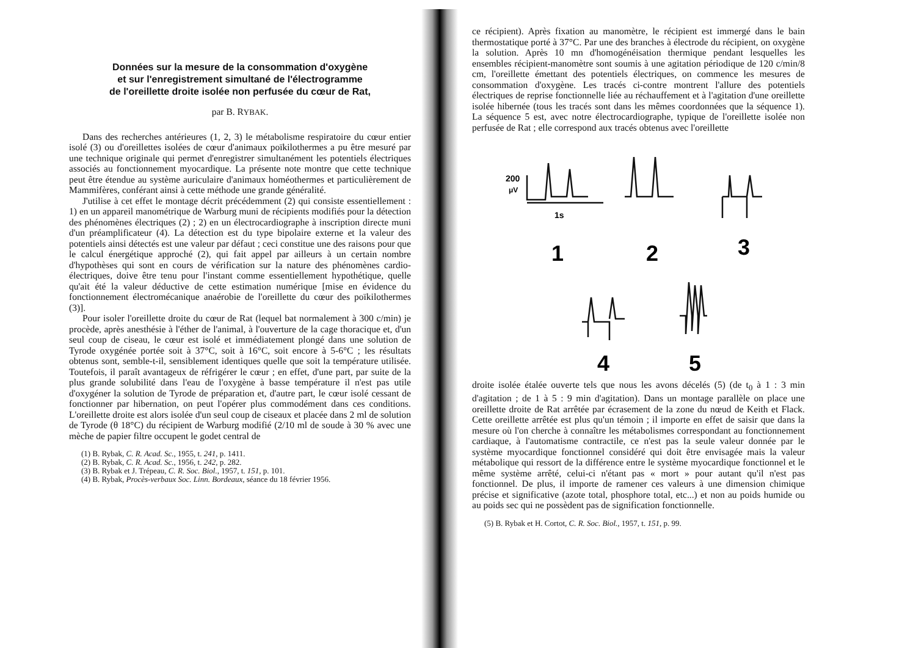Données sur la mesure de la consommation d'oxygène
et sur l'enregistrement simultané de l'électrogramme
de l'oreillette droite isolée non perfusée du cœur de Rat,
par B. RYBAK.
Dans des recherches antérieures (1, 2, 3) le métabolisme respiratoire du cœur entier isolé (3) ou d'oreillettes isolées de cœur d'animaux poïkilothermes a pu être mesuré par une technique originale qui permet d'enregistrer simultanément les potentiels électriques associés au fonctionnement myocardique. La présente note montre que cette technique peut être étendue au système auriculaire d'animaux homéothermes et particulièrement de Mammifères, conférant ainsi à cette méthode une grande généralité.
J'utilise à cet effet le montage décrit précédemment (2) qui consiste essentiellement : 1) en un appareil manométrique de Warburg muni de récipients modifiés pour la détection des phénomènes électriques (2) ; 2) en un électrocardiographe à inscription directe muni d'un préamplificateur (4). La détection est du type bipolaire externe et la valeur des potentiels ainsi détectés est une valeur par défaut ; ceci constitue une des raisons pour que le calcul énergétique approché (2), qui fait appel par ailleurs à un certain nombre d'hypothèses qui sont en cours de vérification sur la nature des phénomènes cardio-électriques, doive être tenu pour l'instant comme essentiellement hypothétique, quelle qu'ait été la valeur déductive de cette estimation numérique [mise en évidence du fonctionnement électromécanique anaérobie de l'oreillette du cœur des poïkilothermes (3)].
Pour isoler l'oreillette droite du cœur de Rat (lequel bat normalement à 300 c/min) je procède, après anesthésie à l'éther de l'animal, à l'ouverture de la cage thoracique et, d'un seul coup de ciseau, le cœur est isolé et immédiatement plongé dans une solution de Tyrode oxygénée portée soit à 37°C, soit à 16°C, soit encore à 5-6°C ; les résultats obtenus sont, semble-t-il, sensiblement identiques quelle que soit la température utilisée. Toutefois, il paraît avantageux de réfrigérer le cœur ; en effet, d'une part, par suite de la plus grande solubilité dans l'eau de l'oxygène à basse température il n'est pas utile d'oxygéner la solution de Tyrode de préparation et, d'autre part, le cœur isolé cessant de fonctionner par hibernation, on peut l'opérer plus commodément dans ces conditions. L'oreillette droite est alors isolée d'un seul coup de ciseaux et placée dans 2 ml de solution de Tyrode (θ 18°C) du récipient de Warburg modifié (2/10 ml de soude à 30 % avec une mèche de papier filtre occupent le godet central de
(1) B. Rybak, C. R. Acad. Sc., 1955, t. 241, p. 1411.
(2) B. Rybak, C. R. Acad. Sc., 1956, t. 242, p. 282.
(3) B. Rybak et J. Trépeau, C. R. Soc. Biol., 1957, t. 151, p. 101.
(4) B. Rybak, Procès-verbaux Soc. Linn. Bordeaux, séance du 18 février 1956.
ce récipient). Après fixation au manomètre, le récipient est immergé dans le bain thermostatique porté à 37°C. Par une des branches à électrode du récipient, on oxygène la solution. Après 10 mn d'homogénéisation thermique pendant lesquelles les ensembles récipient-manomètre sont soumis à une agitation périodique de 120 c/min/8 cm, l'oreillette émettant des potentiels électriques, on commence les mesures de consommation d'oxygène. Les tracés ci-contre montrent l'allure des potentiels électriques de reprise fonctionnelle liée au réchauffement et à l'agitation d'une oreillette isolée hibernée (tous les tracés sont dans les mêmes coordonnées que la séquence 1). La séquence 5 est, avec notre électrocardiographe, typique de l'oreillette isolée non perfusée de Rat ; elle correspond aux tracés obtenus avec l'oreillette
200
μV
1s
1
2
3
4
5
droite isolée étalée ouverte tels que nous les avons décelés (5) (de t<sub>0</sub> à 1 : 3 min d'agitation ; de 1 à 5 : 9 min d'agitation). Dans un montage parallèle on place une oreillette droite de Rat arrêtée par écrasement de la zone du nœud de Keith et Flack. Cette oreillette arrêtée est plus qu'un témoin ; il importe en effet de saisir que dans la mesure où l'on cherche à connaître les métabolismes correspondant au fonctionnement cardiaque, à l'automatisme contractile, ce n'est pas la seule valeur donnée par le système myocardique fonctionnel considéré qui doit être envisagée mais la valeur métabolique qui ressort de la différence entre le système myocardique fonctionnel et le même système arrêté, celui-ci n'étant pas « mort » pour autant qu'il n'est pas fonctionnel. De plus, il importe de ramener ces valeurs à une dimension chimique précise et significative (azote total, phosphore total, etc...) et non au poids humide ou au poids sec qui ne possèdent pas de signification fonctionnelle.
(5) B. Rybak et H. Cortot, C. R. Soc. Biol., 1957, t. 151, p. 99.